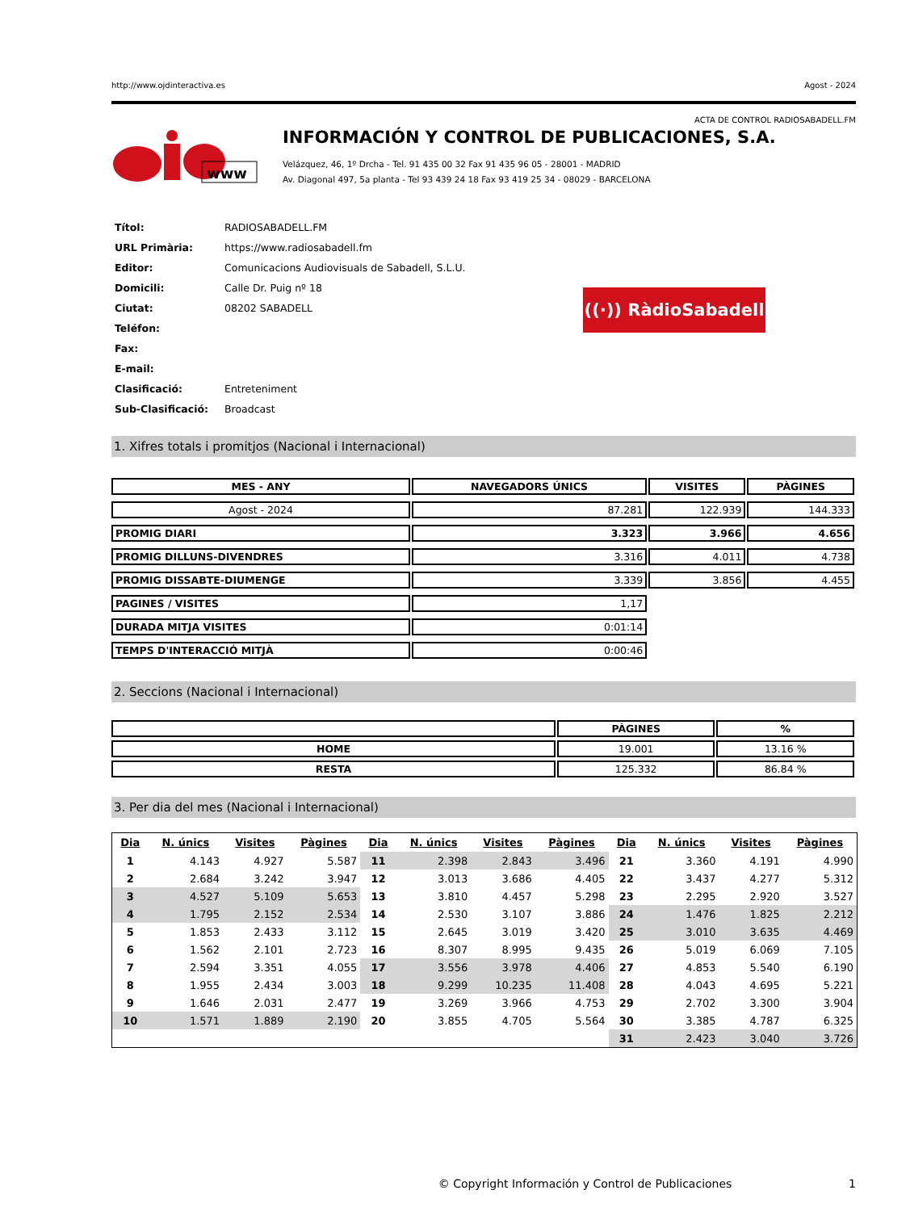http://www.ojdinteractiva.es Agost - 2024
ACTA DE CONTROL RADIOSABADELL.FM
www
INFORMACIÓN Y CONTROL DE PUBLICACIONES, S.A.
Velázquez, 46, 1º Drcha - Tel. 91 435 00 32 Fax 91 435 96 05 - 28001 - MADRID
Av. Diagonal 497, 5a planta - Tel 93 439 24 18 Fax 93 419 25 34 - 08029 - BARCELONA
| Títol: | RADIOSABADELL.FM |
| URL Primària: | https://www.radiosabadell.fm |
| Editor: | Comunicacions Audiovisuals de Sabadell, S.L.U. |
| Domicili: | Calle Dr. Puig nº 18 |
| Ciutat: | 08202 SABADELL |
| Teléfon: | |
| Fax: | |
| E-mail: | |
| Clasificació: | Entreteniment |
| Sub-Clasificació: | Broadcast |
((·)) RàdioSabadell
1. Xifres totals i promitjos (Nacional i Internacional)
| MES - ANY | NAVEGADORS ÚNICS | VISITES | PÀGINES |
| --- | --- | --- | --- |
| Agost - 2024 | 87.281 | 122.939 | 144.333 |
| PROMIG DIARI | 3.323 | 3.966 | 4.656 |
| PROMIG DILLUNS-DIVENDRES | 3.316 | 4.011 | 4.738 |
| PROMIG DISSABTE-DIUMENGE | 3.339 | 3.856 | 4.455 |
| PAGINES / VISITES | 1,17 | | |
| DURADA MITJA VISITES | 0:01:14 | | |
| TEMPS D'INTERACCIÓ MITJÀ | 0:00:46 | | |
2. Seccions (Nacional i Internacional)
| | PÀGINES | % |
| --- | --- | --- |
| HOME | 19.001 | 13.16 % |
| RESTA | 125.332 | 86.84 % |
3. Per dia del mes (Nacional i Internacional)
| Dia | N. únics | Visites | Pàgines | Dia | N. únics | Visites | Pàgines | Dia | N. únics | Visites | Pàgines |
| --- | --- | --- | --- | --- | --- | --- | --- | --- | --- | --- | --- |
| 1 | 4.143 | 4.927 | 5.587 | 11 | 2.398 | 2.843 | 3.496 | 21 | 3.360 | 4.191 | 4.990 |
| 2 | 2.684 | 3.242 | 3.947 | 12 | 3.013 | 3.686 | 4.405 | 22 | 3.437 | 4.277 | 5.312 |
| 3 | 4.527 | 5.109 | 5.653 | 13 | 3.810 | 4.457 | 5.298 | 23 | 2.295 | 2.920 | 3.527 |
| 4 | 1.795 | 2.152 | 2.534 | 14 | 2.530 | 3.107 | 3.886 | 24 | 1.476 | 1.825 | 2.212 |
| 5 | 1.853 | 2.433 | 3.112 | 15 | 2.645 | 3.019 | 3.420 | 25 | 3.010 | 3.635 | 4.469 |
| 6 | 1.562 | 2.101 | 2.723 | 16 | 8.307 | 8.995 | 9.435 | 26 | 5.019 | 6.069 | 7.105 |
| 7 | 2.594 | 3.351 | 4.055 | 17 | 3.556 | 3.978 | 4.406 | 27 | 4.853 | 5.540 | 6.190 |
| 8 | 1.955 | 2.434 | 3.003 | 18 | 9.299 | 10.235 | 11.408 | 28 | 4.043 | 4.695 | 5.221 |
| 9 | 1.646 | 2.031 | 2.477 | 19 | 3.269 | 3.966 | 4.753 | 29 | 2.702 | 3.300 | 3.904 |
| 10 | 1.571 | 1.889 | 2.190 | 20 | 3.855 | 4.705 | 5.564 | 30 | 3.385 | 4.787 | 6.325 |
| | | | | | | | | 31 | 2.423 | 3.040 | 3.726 |
© Copyright Información y Control de Publicaciones 1